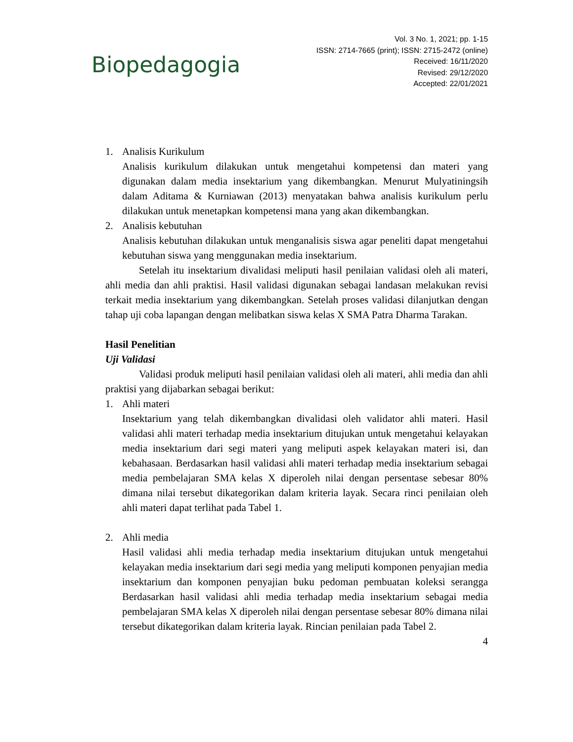Biopedagogia
Vol. 3 No. 1, 2021; pp. 1-15
ISSN: 2714-7665 (print); ISSN: 2715-2472 (online)
Received: 16/11/2020
Revised: 29/12/2020
Accepted: 22/01/2021
1. Analisis Kurikulum
Analisis kurikulum dilakukan untuk mengetahui kompetensi dan materi yang digunakan dalam media insektarium yang dikembangkan. Menurut Mulyatiningsih dalam Aditama & Kurniawan (2013) menyatakan bahwa analisis kurikulum perlu dilakukan untuk menetapkan kompetensi mana yang akan dikembangkan.
2. Analisis kebutuhan
Analisis kebutuhan dilakukan untuk menganalisis siswa agar peneliti dapat mengetahui kebutuhan siswa yang menggunakan media insektarium.
Setelah itu insektarium divalidasi meliputi hasil penilaian validasi oleh ali materi, ahli media dan ahli praktisi. Hasil validasi digunakan sebagai landasan melakukan revisi terkait media insektarium yang dikembangkan. Setelah proses validasi dilanjutkan dengan tahap uji coba lapangan dengan melibatkan siswa kelas X SMA Patra Dharma Tarakan.
Hasil Penelitian
Uji Validasi
Validasi produk meliputi hasil penilaian validasi oleh ali materi, ahli media dan ahli praktisi yang dijabarkan sebagai berikut:
1. Ahli materi
Insektarium yang telah dikembangkan divalidasi oleh validator ahli materi. Hasil validasi ahli materi terhadap media insektarium ditujukan untuk mengetahui kelayakan media insektarium dari segi materi yang meliputi aspek kelayakan materi isi, dan kebahasaan. Berdasarkan hasil validasi ahli materi terhadap media insektarium sebagai media pembelajaran SMA kelas X diperoleh nilai dengan persentase sebesar 80% dimana nilai tersebut dikategorikan dalam kriteria layak. Secara rinci penilaian oleh ahli materi dapat terlihat pada Tabel 1.
2. Ahli media
Hasil validasi ahli media terhadap media insektarium ditujukan untuk mengetahui kelayakan media insektarium dari segi media yang meliputi komponen penyajian media insektarium dan komponen penyajian buku pedoman pembuatan koleksi serangga Berdasarkan hasil validasi ahli media terhadap media insektarium sebagai media pembelajaran SMA kelas X diperoleh nilai dengan persentase sebesar 80% dimana nilai tersebut dikategorikan dalam kriteria layak. Rincian penilaian pada Tabel 2.
4